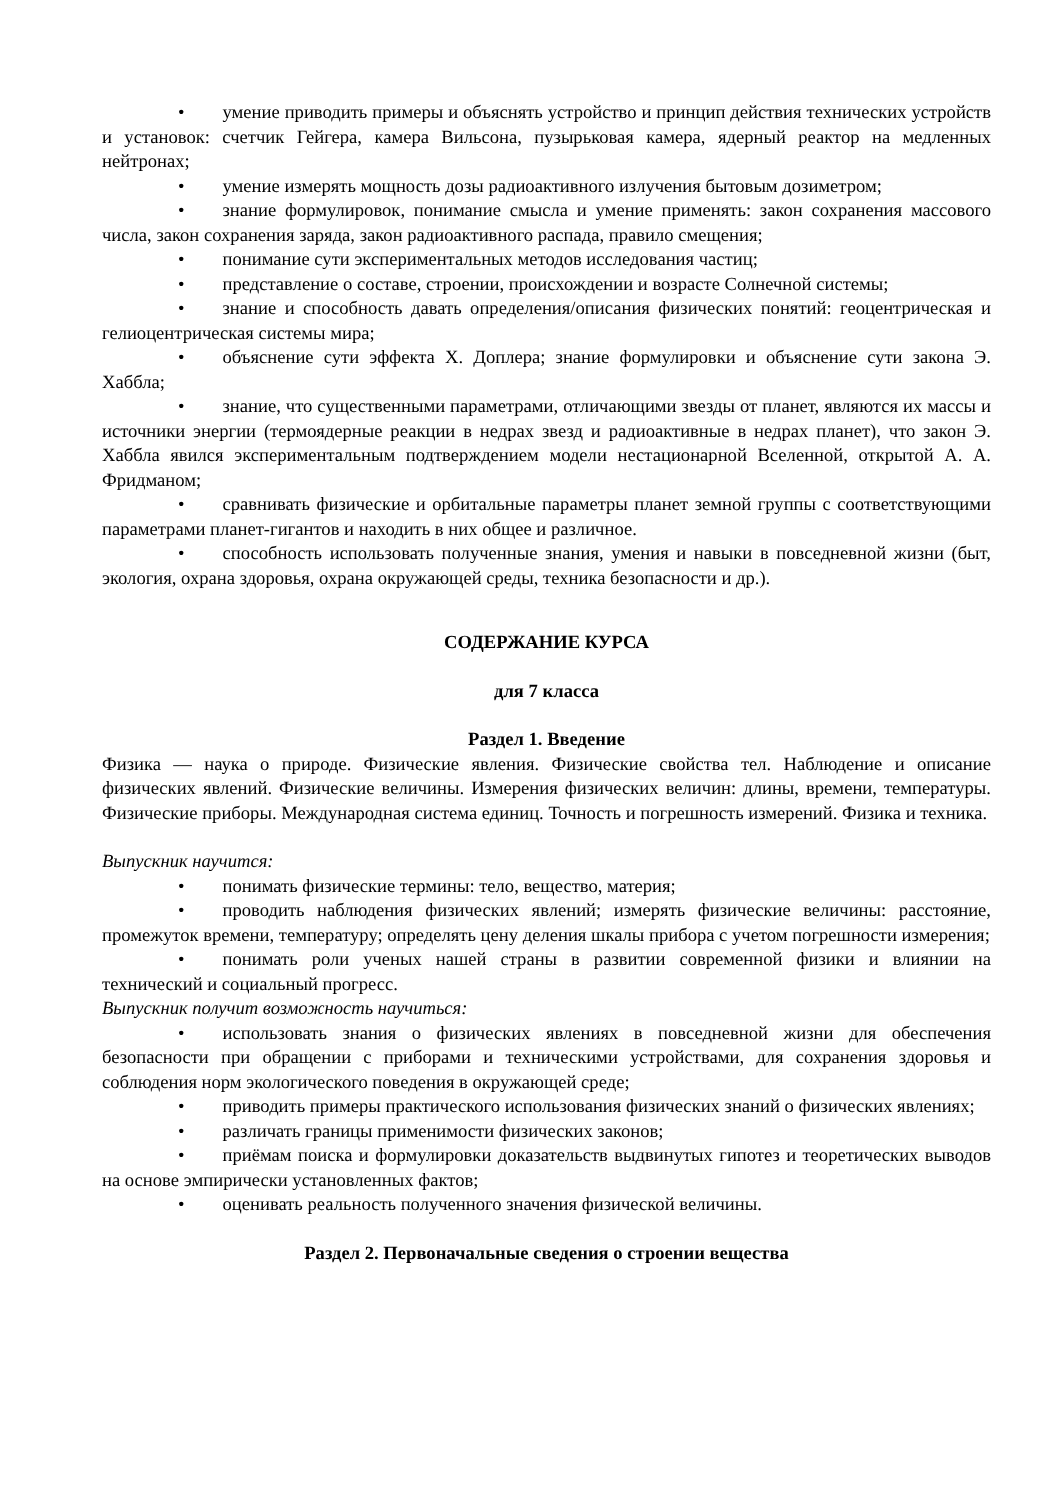• умение приводить примеры и объяснять устройство и принцип действия технических устройств и установок: счетчик Гейгера, камера Вильсона, пузырьковая камера, ядерный реактор на медленных нейтронах;
• умение измерять мощность дозы радиоактивного излучения бытовым дозиметром;
• знание формулировок, понимание смысла и умение применять: закон сохранения массового числа, закон сохранения заряда, закон радиоактивного распада, правило смещения;
• понимание сути экспериментальных методов исследования частиц;
• представление о составе, строении, происхождении и возрасте Солнечной системы;
• знание и способность давать определения/описания физических понятий: геоцентрическая и гелиоцентрическая системы мира;
• объяснение сути эффекта Х. Доплера; знание формулировки и объяснение сути закона Э. Хаббла;
• знание, что существенными параметрами, отличающими звезды от планет, являются их массы и источники энергии (термоядерные реакции в недрах звезд и радиоактивные в недрах планет), что закон Э. Хаббла явился экспериментальным подтверждением модели нестационарной Вселенной, открытой А. А. Фридманом;
• сравнивать физические и орбитальные параметры планет земной группы с соответствующими параметрами планет-гигантов и находить в них общее и различное.
• способность использовать полученные знания, умения и навыки в повседневной жизни (быт, экология, охрана здоровья, охрана окружающей среды, техника безопасности и др.).
СОДЕРЖАНИЕ КУРСА
для 7 класса
Раздел 1. Введение
Физика — наука о природе. Физические явления. Физические свойства тел. Наблюдение и описание физических явлений. Физические величины. Измерения физических величин: длины, времени, температуры. Физические приборы. Международная система единиц. Точность и погрешность измерений. Физика и техника.
Выпускник научится:
• понимать физические термины: тело, вещество, материя;
• проводить наблюдения физических явлений; измерять физические величины: расстояние, промежуток времени, температуру; определять цену деления шкалы прибора с учетом погрешности измерения;
• понимать роли ученых нашей страны в развитии современной физики и влиянии на технический и социальный прогресс.
Выпускник получит возможность научиться:
• использовать знания о физических явлениях в повседневной жизни для обеспечения безопасности при обращении с приборами и техническими устройствами, для сохранения здоровья и соблюдения норм экологического поведения в окружающей среде;
• приводить примеры практического использования физических знаний о физических явлениях;
• различать границы применимости физических законов;
• приёмам поиска и формулировки доказательств выдвинутых гипотез и теоретических выводов на основе эмпирически установленных фактов;
• оценивать реальность полученного значения физической величины.
Раздел 2. Первоначальные сведения о строении вещества